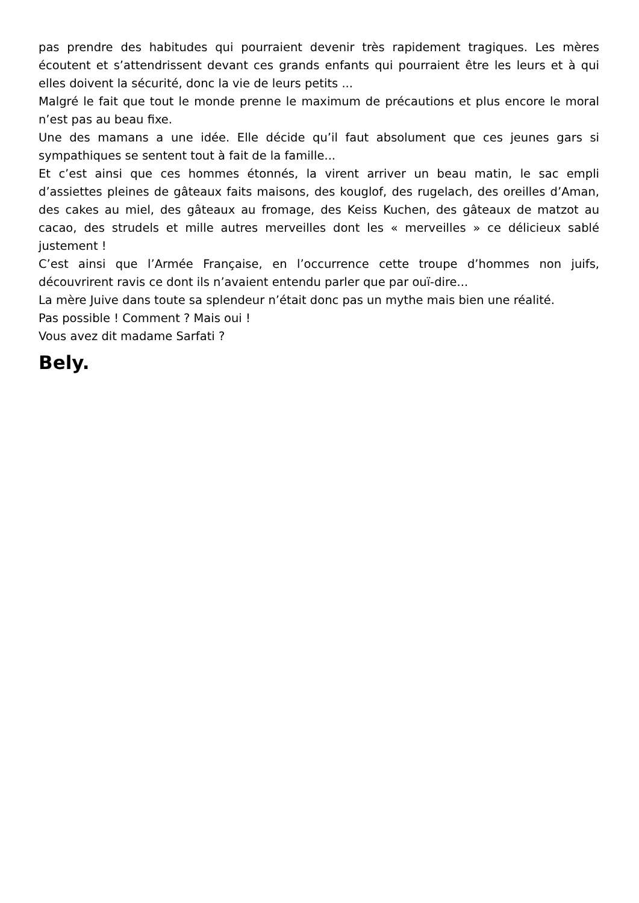pas prendre des habitudes qui pourraient devenir très rapidement tragiques. Les mères écoutent et s’attendrissent devant ces grands enfants qui pourraient être les leurs et à qui elles doivent la sécurité, donc la vie de leurs petits ...
Malgré le fait que tout le monde prenne le maximum de précautions et plus encore le moral n’est pas au beau fixe.
Une des mamans a une idée. Elle décide qu’il faut absolument que ces jeunes gars si sympathiques se sentent tout à fait de la famille...
Et c’est ainsi que ces hommes étonnés, la virent arriver un beau matin, le sac empli d’assiettes pleines de gâteaux faits maisons, des kouglof, des rugelach, des oreilles d’Aman, des cakes au miel, des gâteaux au fromage, des Keiss Kuchen, des gâteaux de matzot au cacao, des strudels et mille autres merveilles dont les « merveilles » ce délicieux sablé justement !
C’est ainsi que l’Armée Française, en l’occurrence cette troupe d’hommes non juifs, découvrirent ravis ce dont ils n’avaient entendu parler que par ouï-dire...
La mère Juive dans toute sa splendeur n’était donc pas un mythe mais bien une réalité.
Pas possible ! Comment ? Mais oui !
Vous avez dit madame Sarfati ?
Bely.